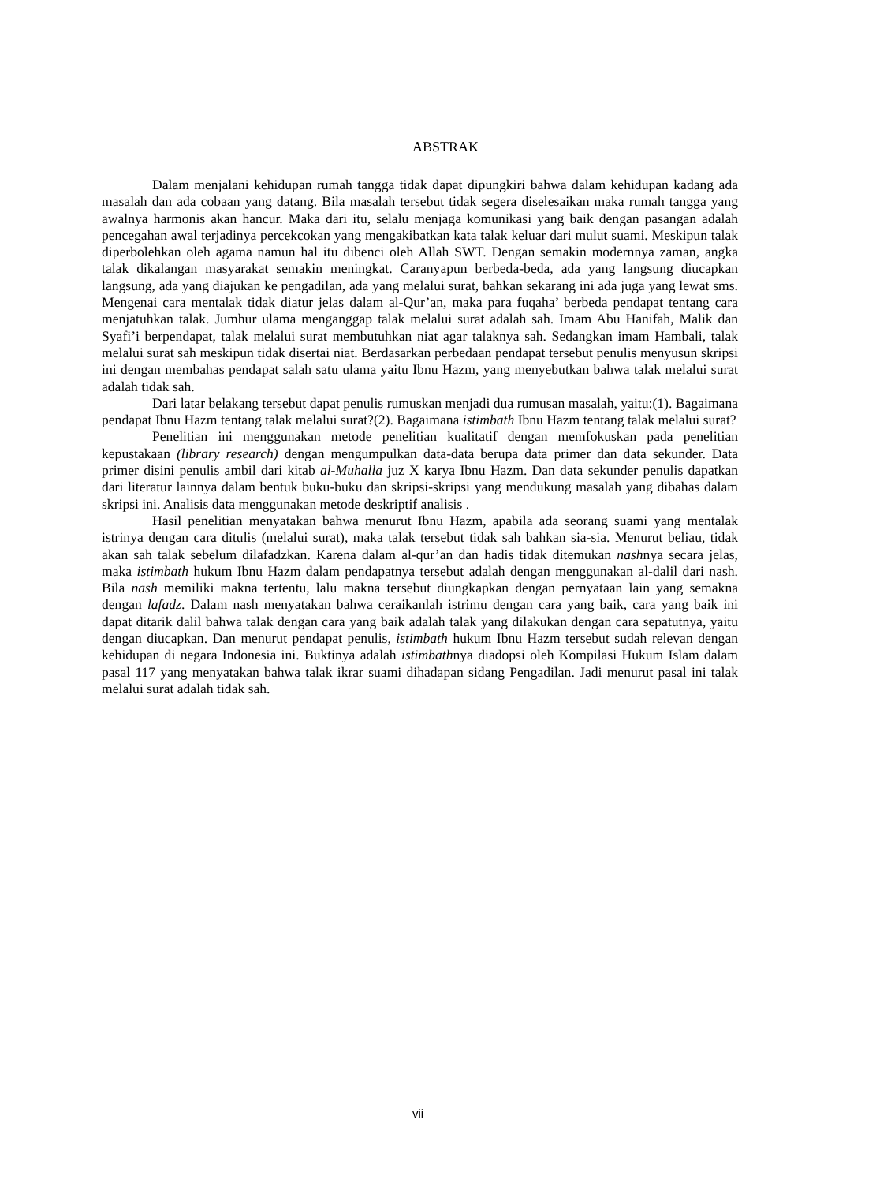ABSTRAK
Dalam menjalani kehidupan rumah tangga tidak dapat dipungkiri bahwa dalam kehidupan kadang ada masalah dan ada cobaan yang datang. Bila masalah tersebut tidak segera diselesaikan maka rumah tangga yang awalnya harmonis akan hancur. Maka dari itu, selalu menjaga komunikasi yang baik dengan pasangan adalah pencegahan awal terjadinya percekcokan yang mengakibatkan kata talak keluar dari mulut suami. Meskipun talak diperbolehkan oleh agama namun hal itu dibenci oleh Allah SWT. Dengan semakin modernnya zaman, angka talak dikalangan masyarakat semakin meningkat. Caranyapun berbeda-beda, ada yang langsung diucapkan langsung, ada yang diajukan ke pengadilan, ada yang melalui surat, bahkan sekarang ini ada juga yang lewat sms. Mengenai cara mentalak tidak diatur jelas dalam al-Qur’an, maka para fuqaha’ berbeda pendapat tentang cara menjatuhkan talak. Jumhur ulama menganggap talak melalui surat adalah sah. Imam Abu Hanifah, Malik dan Syafi’i berpendapat, talak melalui surat membutuhkan niat agar talaknya sah. Sedangkan imam Hambali, talak melalui surat sah meskipun tidak disertai niat. Berdasarkan perbedaan pendapat tersebut penulis menyusun skripsi ini dengan membahas pendapat salah satu ulama yaitu Ibnu Hazm, yang menyebutkan bahwa talak melalui surat adalah tidak sah.
Dari latar belakang tersebut dapat penulis rumuskan menjadi dua rumusan masalah, yaitu:(1). Bagaimana pendapat Ibnu Hazm tentang talak melalui surat?(2). Bagaimana istimbath Ibnu Hazm tentang talak melalui surat?
Penelitian ini menggunakan metode penelitian kualitatif dengan memfokuskan pada penelitian kepustakaan (library research) dengan mengumpulkan data-data berupa data primer dan data sekunder. Data primer disini penulis ambil dari kitab al-Muhalla juz X karya Ibnu Hazm. Dan data sekunder penulis dapatkan dari literatur lainnya dalam bentuk buku-buku dan skripsi-skripsi yang mendukung masalah yang dibahas dalam skripsi ini. Analisis data menggunakan metode deskriptif analisis .
Hasil penelitian menyatakan bahwa menurut Ibnu Hazm, apabila ada seorang suami yang mentalak istrinya dengan cara ditulis (melalui surat), maka talak tersebut tidak sah bahkan sia-sia. Menurut beliau, tidak akan sah talak sebelum dilafadzkan. Karena dalam al-qur’an dan hadis tidak ditemukan nashnya secara jelas, maka istimbath hukum Ibnu Hazm dalam pendapatnya tersebut adalah dengan menggunakan al-dalil dari nash. Bila nash memiliki makna tertentu, lalu makna tersebut diungkapkan dengan pernyataan lain yang semakna dengan lafadz. Dalam nash menyatakan bahwa ceraikanlah istrimu dengan cara yang baik, cara yang baik ini dapat ditarik dalil bahwa talak dengan cara yang baik adalah talak yang dilakukan dengan cara sepatutnya, yaitu dengan diucapkan. Dan menurut pendapat penulis, istimbath hukum Ibnu Hazm tersebut sudah relevan dengan kehidupan di negara Indonesia ini. Buktinya adalah istimbathnya diadopsi oleh Kompilasi Hukum Islam dalam pasal 117 yang menyatakan bahwa talak ikrar suami dihadapan sidang Pengadilan. Jadi menurut pasal ini talak melalui surat adalah tidak sah.
vii